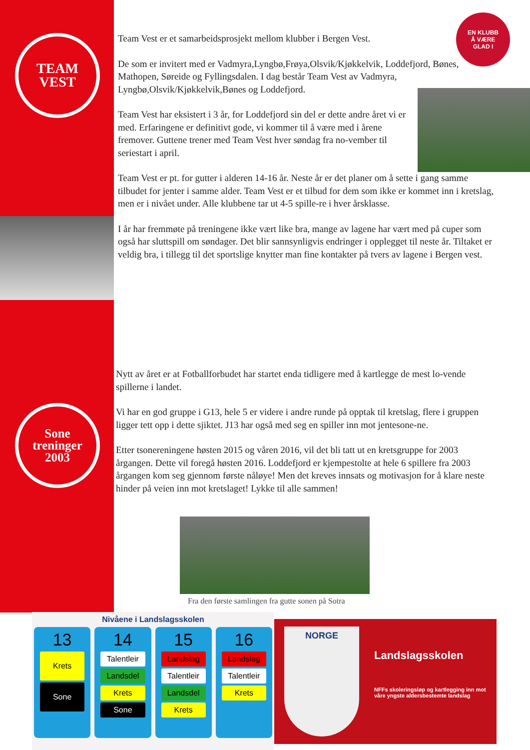TEAM
VEST
EN KLUBB
Å VÆRE
GLAD I
Team Vest er et samarbeidsprosjekt mellom klubber i Bergen Vest.
De som er invitert med er Vadmyra,Lyngbø,Frøya,Olsvik/Kjøkkelvik, Loddefjord, Bønes, Mathopen, Søreide og Fyllingsdalen. I dag består Team Vest av Vadmyra, Lyngbø,Olsvik/Kjøkkelvik,Bønes og Loddefjord.
Team Vest har eksistert i 3 år, for Loddefjord sin del er dette andre året vi er med. Erfaringene er definitivt gode, vi kommer til å være med i årene fremover. Guttene trener med Team Vest hver søndag fra no-vember til seriestart i april.
Team Vest er pt. for gutter i alderen 14-16 år. Neste år er det planer om å sette i gang samme tilbudet for jenter i samme alder. Team Vest er et tilbud for dem som ikke er kommet inn i kretslag, men er i nivået under. Alle klubbene tar ut 4-5 spille-re i hver årsklasse.
I år har fremmøte på treningene ikke vært like bra, mange av lagene har vært med på cuper som også har sluttspill om søndager. Det blir sannsynligvis endringer i opplegget til neste år. Tiltaket er veldig bra, i tillegg til det sportslige knytter man fine kontakter på tvers av lagene i Bergen vest.
Sone
treninger
2003
Nytt av året er at Fotballforbudet har startet enda tidligere med å kartlegge de mest lo-vende spillerne i landet.
Vi har en god gruppe i G13, hele 5 er videre i andre runde på opptak til kretslag, flere i gruppen ligger tett opp i dette sjiktet. J13 har også med seg en spiller inn mot jentesone-ne.
Etter tsonereningene høsten 2015 og våren 2016, vil det bli tatt ut en kretsgruppe for 2003 årgangen. Dette vil foregå høsten 2016. Loddefjord er kjempestolte at hele 6 spillere fra 2003 årgangen kom seg gjennom første nåløye! Men det kreves innsats og motivasjon for å klare neste hinder på veien inn mot kretslaget! Lykke til alle sammen!
Fra den første samlingen fra gutte sonen på Sotra
Nivåene i Landslagsskolen
13
Krets
Sone
14
Talentleir
Landsdel
Krets
Sone
15
Landslag
Talentleir
Landsdel
Krets
16
Landslag
Talentleir
Krets
NORGE
Landslagsskolen
NFFs skoleringsløp og kartlegging inn mot våre yngste aldersbestemte landslag